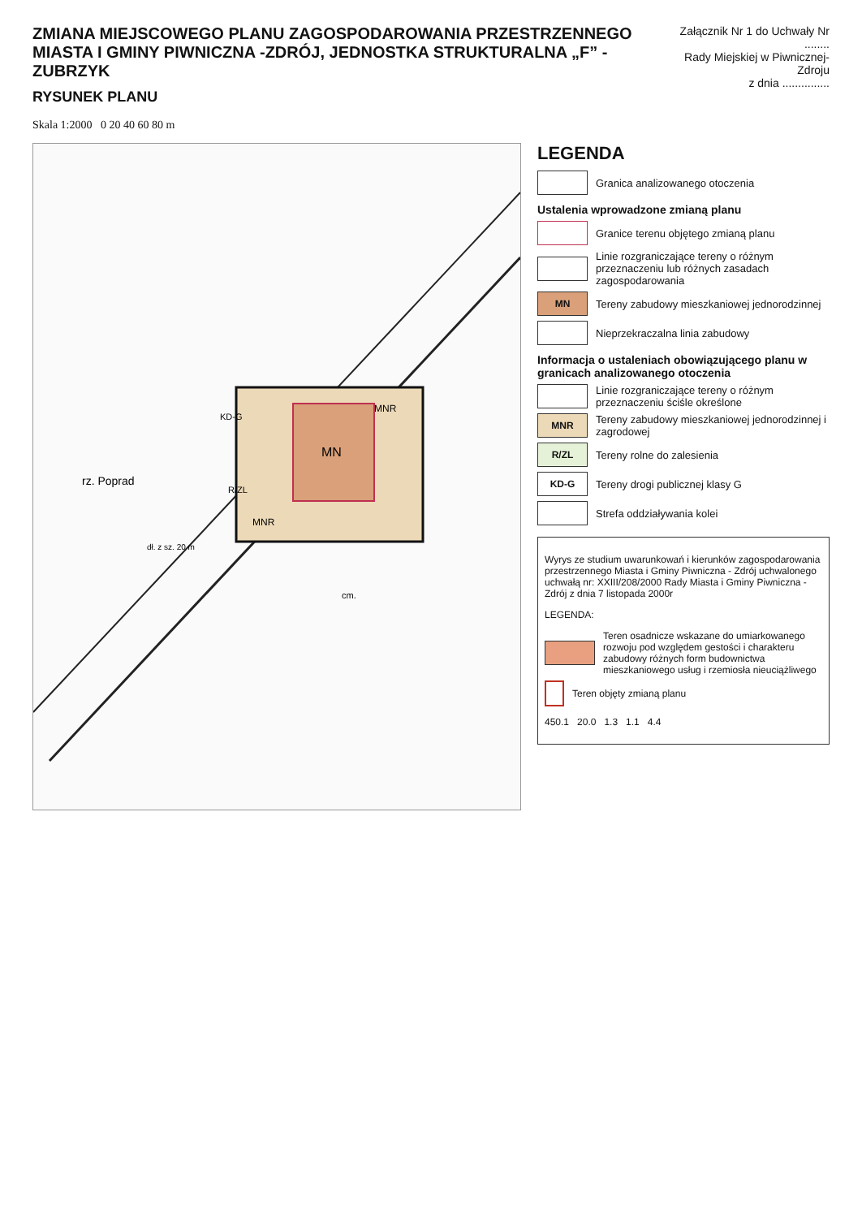ZMIANA MIEJSCOWEGO PLANU ZAGOSPODAROWANIA PRZESTRZENNEGO
MIASTA I GMINY PIWNICZNA -ZDRÓJ, JEDNOSTKA STRUKTURALNA „F” -ZUBRZYK
RYSUNEK PLANU
Załącznik Nr 1 do Uchwały Nr ........
Rady Miejskiej w Piwnicznej-Zdroju
z dnia ...............
Skala 1:2000 0 20 40 60 80 m
MN
MNR
MNR
R/ZL
KD-G
rz. Poprad
dł. z sz. 20 m
cm.
LEGENDA
Granica analizowanego otoczenia
Ustalenia wprowadzone zmianą planu
Granice terenu objętego zmianą planu
Linie rozgraniczające tereny o różnym przeznaczeniu lub różnych zasadach zagospodarowania
MN
Tereny zabudowy mieszkaniowej jednorodzinnej
Nieprzekraczalna linia zabudowy
Informacja o ustaleniach obowiązującego planu w granicach analizowanego otoczenia
Linie rozgraniczające tereny o różnym przeznaczeniu ściśle określone
MNR
Tereny zabudowy mieszkaniowej jednorodzinnej i zagrodowej
R/ZL
Tereny rolne do zalesienia
KD-G
Tereny drogi publicznej klasy G
Strefa oddziaływania kolei
Wyrys ze studium uwarunkowań i kierunków zagospodarowania przestrzennego Miasta i Gminy Piwniczna - Zdrój uchwalonego uchwałą nr: XXIII/208/2000 Rady Miasta i Gminy Piwniczna - Zdrój z dnia 7 listopada 2000r
LEGENDA:
Teren osadnicze wskazane do umiarkowanego rozwoju pod względem gestości i charakteru zabudowy różnych form budownictwa mieszkaniowego usług i rzemiosła nieuciążliwego
Teren objęty zmianą planu
450.1 20.0 1.3 1.1 4.4